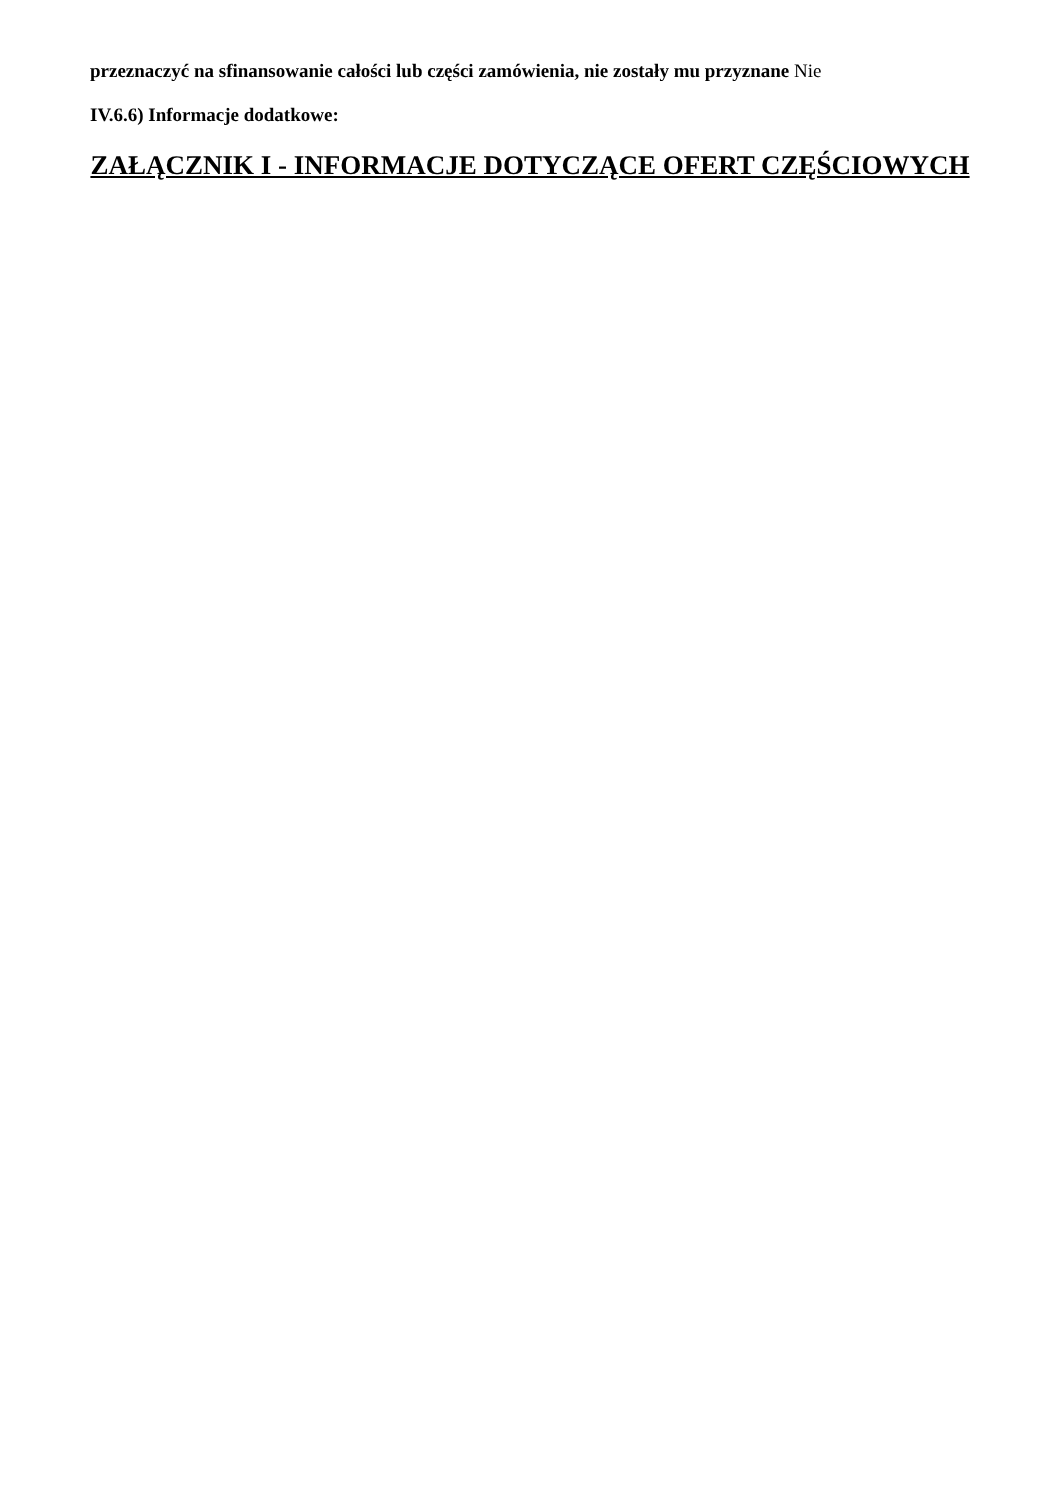przeznaczyć na sfinansowanie całości lub części zamówienia, nie zostały mu przyznane Nie
IV.6.6) Informacje dodatkowe:
ZAŁĄCZNIK I - INFORMACJE DOTYCZĄCE OFERT CZĘŚCIOWYCH